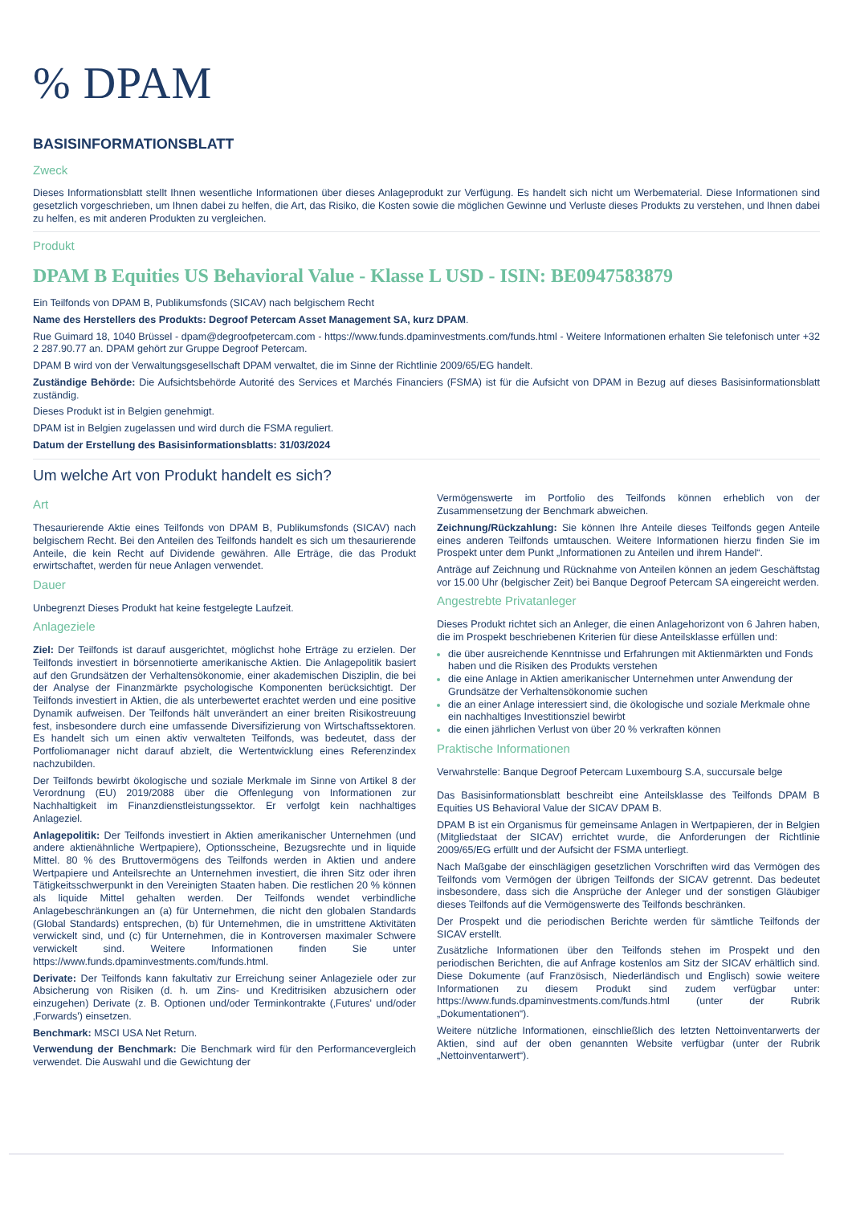% DPAM
BASISINFORMATIONSBLATT
Zweck
Dieses Informationsblatt stellt Ihnen wesentliche Informationen über dieses Anlageprodukt zur Verfügung. Es handelt sich nicht um Werbematerial. Diese Informationen sind gesetzlich vorgeschrieben, um Ihnen dabei zu helfen, die Art, das Risiko, die Kosten sowie die möglichen Gewinne und Verluste dieses Produkts zu verstehen, und Ihnen dabei zu helfen, es mit anderen Produkten zu vergleichen.
Produkt
DPAM B Equities US Behavioral Value - Klasse L USD - ISIN: BE0947583879
Ein Teilfonds von DPAM B, Publikumsfonds (SICAV) nach belgischem Recht
Name des Herstellers des Produkts: Degroof Petercam Asset Management SA, kurz DPAM.
Rue Guimard 18, 1040 Brüssel - dpam@degroofpetercam.com - https://www.funds.dpaminvestments.com/funds.html - Weitere Informationen erhalten Sie telefonisch unter +32 2 287.90.77 an. DPAM gehört zur Gruppe Degroof Petercam.
DPAM B wird von der Verwaltungsgesellschaft DPAM verwaltet, die im Sinne der Richtlinie 2009/65/EG handelt.
Zuständige Behörde: Die Aufsichtsbehörde Autorité des Services et Marchés Financiers (FSMA) ist für die Aufsicht von DPAM in Bezug auf dieses Basisinformationsblatt zuständig.
Dieses Produkt ist in Belgien genehmigt.
DPAM ist in Belgien zugelassen und wird durch die FSMA reguliert.
Datum der Erstellung des Basisinformationsblatts: 31/03/2024
Um welche Art von Produkt handelt es sich?
Art
Thesaurierende Aktie eines Teilfonds von DPAM B, Publikumsfonds (SICAV) nach belgischem Recht. Bei den Anteilen des Teilfonds handelt es sich um thesaurierende Anteile, die kein Recht auf Dividende gewähren. Alle Erträge, die das Produkt erwirtschaftet, werden für neue Anlagen verwendet.
Dauer
Unbegrenzt Dieses Produkt hat keine festgelegte Laufzeit.
Anlageziele
Ziel: Der Teilfonds ist darauf ausgerichtet, möglichst hohe Erträge zu erzielen. Der Teilfonds investiert in börsennotierte amerikanische Aktien. Die Anlagepolitik basiert auf den Grundsätzen der Verhaltensökonomie, einer akademischen Disziplin, die bei der Analyse der Finanzmärkte psychologische Komponenten berücksichtigt. Der Teilfonds investiert in Aktien, die als unterbewertet erachtet werden und eine positive Dynamik aufweisen. Der Teilfonds hält unverändert an einer breiten Risikostreuung fest, insbesondere durch eine umfassende Diversifizierung von Wirtschaftssektoren. Es handelt sich um einen aktiv verwalteten Teilfonds, was bedeutet, dass der Portfoliomanager nicht darauf abzielt, die Wertentwicklung eines Referenzindex nachzubilden.
Der Teilfonds bewirbt ökologische und soziale Merkmale im Sinne von Artikel 8 der Verordnung (EU) 2019/2088 über die Offenlegung von Informationen zur Nachhaltigkeit im Finanzdienstleistungssektor. Er verfolgt kein nachhaltiges Anlageziel.
Anlagepolitik: Der Teilfonds investiert in Aktien amerikanischer Unternehmen (und andere aktienähnliche Wertpapiere), Optionsscheine, Bezugsrechte und in liquide Mittel. 80 % des Bruttovermögens des Teilfonds werden in Aktien und andere Wertpapiere und Anteilsrechte an Unternehmen investiert, die ihren Sitz oder ihren Tätigkeitsschwerpunkt in den Vereinigten Staaten haben. Die restlichen 20 % können als liquide Mittel gehalten werden. Der Teilfonds wendet verbindliche Anlagebeschränkungen an (a) für Unternehmen, die nicht den globalen Standards (Global Standards) entsprechen, (b) für Unternehmen, die in umstrittene Aktivitäten verwickelt sind, und (c) für Unternehmen, die in Kontroversen maximaler Schwere verwickelt sind. Weitere Informationen finden Sie unter https://www.funds.dpaminvestments.com/funds.html.
Derivate: Der Teilfonds kann fakultativ zur Erreichung seiner Anlageziele oder zur Absicherung von Risiken (d. h. um Zins- und Kreditrisiken abzusichern oder einzugehen) Derivate (z. B. Optionen und/oder Terminkontrakte (‚Futures' und/oder ‚Forwards') einsetzen.
Benchmark: MSCI USA Net Return.
Verwendung der Benchmark: Die Benchmark wird für den Performancevergleich verwendet. Die Auswahl und die Gewichtung der
Vermögenswerte im Portfolio des Teilfonds können erheblich von der Zusammensetzung der Benchmark abweichen.
Zeichnung/Rückzahlung: Sie können Ihre Anteile dieses Teilfonds gegen Anteile eines anderen Teilfonds umtauschen. Weitere Informationen hierzu finden Sie im Prospekt unter dem Punkt „Informationen zu Anteilen und ihrem Handel“.
Anträge auf Zeichnung und Rücknahme von Anteilen können an jedem Geschäftstag vor 15.00 Uhr (belgischer Zeit) bei Banque Degroof Petercam SA eingereicht werden.
Angestrebte Privatanleger
Dieses Produkt richtet sich an Anleger, die einen Anlagehorizont von 6 Jahren haben, die im Prospekt beschriebenen Kriterien für diese Anteilsklasse erfüllen und:
die über ausreichende Kenntnisse und Erfahrungen mit Aktienmärkten und Fonds haben und die Risiken des Produkts verstehen
die eine Anlage in Aktien amerikanischer Unternehmen unter Anwendung der Grundsätze der Verhaltensökonomie suchen
die an einer Anlage interessiert sind, die ökologische und soziale Merkmale ohne ein nachhaltiges Investitionsziel bewirbt
die einen jährlichen Verlust von über 20 % verkraften können
Praktische Informationen
Verwahrstelle: Banque Degroof Petercam Luxembourg S.A, succursale belge
Das Basisinformationsblatt beschreibt eine Anteilsklasse des Teilfonds DPAM B Equities US Behavioral Value der SICAV DPAM B.
DPAM B ist ein Organismus für gemeinsame Anlagen in Wertpapieren, der in Belgien (Mitgliedstaat der SICAV) errichtet wurde, die Anforderungen der Richtlinie 2009/65/EG erfüllt und der Aufsicht der FSMA unterliegt.
Nach Maßgabe der einschlägigen gesetzlichen Vorschriften wird das Vermögen des Teilfonds vom Vermögen der übrigen Teilfonds der SICAV getrennt. Das bedeutet insbesondere, dass sich die Ansprüche der Anleger und der sonstigen Gläubiger dieses Teilfonds auf die Vermögenswerte des Teilfonds beschränken.
Der Prospekt und die periodischen Berichte werden für sämtliche Teilfonds der SICAV erstellt.
Zusätzliche Informationen über den Teilfonds stehen im Prospekt und den periodischen Berichten, die auf Anfrage kostenlos am Sitz der SICAV erhältlich sind. Diese Dokumente (auf Französisch, Niederländisch und Englisch) sowie weitere Informationen zu diesem Produkt sind zudem verfügbar unter: https://www.funds.dpaminvestments.com/funds.html (unter der Rubrik „Dokumentationen“).
Weitere nützliche Informationen, einschließlich des letzten Nettoinventarwerts der Aktien, sind auf der oben genannten Website verfügbar (unter der Rubrik „Nettoinventarwert“).